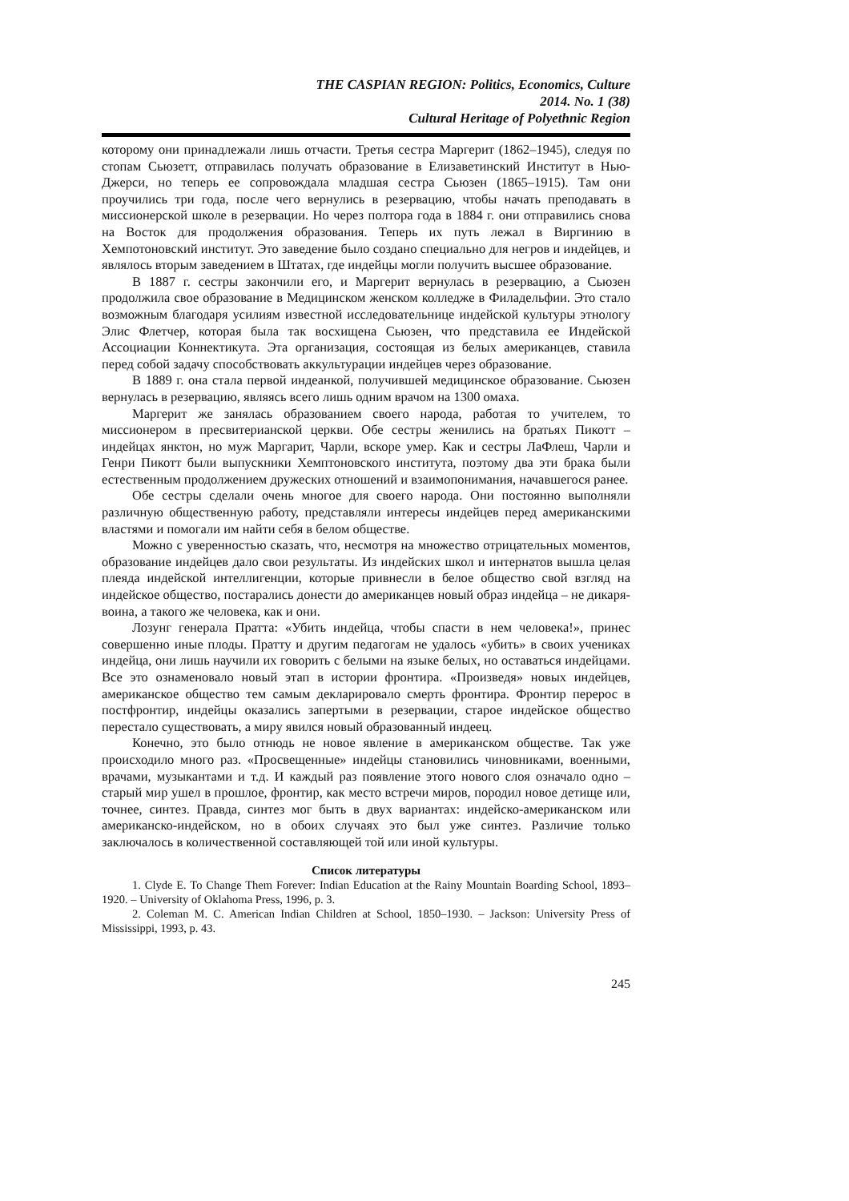THE CASPIAN REGION: Politics, Economics, Culture
2014. No. 1 (38)
Cultural Heritage of Polyethnic Region
которому они принадлежали лишь отчасти. Третья сестра Маргерит (1862–1945), следуя по стопам Сьюзетт, отправилась получать образование в Елизаветинский Институт в Нью-Джерси, но теперь ее сопровождала младшая сестра Сьюзен (1865–1915). Там они проучились три года, после чего вернулись в резервацию, чтобы начать преподавать в миссионерской школе в резервации. Но через полтора года в 1884 г. они отправились снова на Восток для продолжения образования. Теперь их путь лежал в Виргинию в Хемпотоновский институт. Это заведение было создано специально для негров и индейцев, и являлось вторым заведением в Штатах, где индейцы могли получить высшее образование.
В 1887 г. сестры закончили его, и Маргерит вернулась в резервацию, а Сьюзен продолжила свое образование в Медицинском женском колледже в Филадельфии. Это стало возможным благодаря усилиям известной исследовательнице индейской культуры этнологу Элис Флетчер, которая была так восхищена Сьюзен, что представила ее Индейской Ассоциации Коннектикута. Эта организация, состоящая из белых американцев, ставила перед собой задачу способствовать аккультурации индейцев через образование.
В 1889 г. она стала первой индеанкой, получившей медицинское образование. Сьюзен вернулась в резервацию, являясь всего лишь одним врачом на 1300 омаха.
Маргерит же занялась образованием своего народа, работая то учителем, то миссионером в пресвитерианской церкви. Обе сестры женились на братьях Пикотт – индейцах янктон, но муж Маргарит, Чарли, вскоре умер. Как и сестры ЛаФлеш, Чарли и Генри Пикотт были выпускники Хемптоновского института, поэтому два эти брака были естественным продолжением дружеских отношений и взаимопонимания, начавшегося ранее.
Обе сестры сделали очень многое для своего народа. Они постоянно выполняли различную общественную работу, представляли интересы индейцев перед американскими властями и помогали им найти себя в белом обществе.
Можно с уверенностью сказать, что, несмотря на множество отрицательных моментов, образование индейцев дало свои результаты. Из индейских школ и интернатов вышла целая плеяда индейской интеллигенции, которые привнесли в белое общество свой взгляд на индейское общество, постарались донести до американцев новый образ индейца – не дикаря-воина, а такого же человека, как и они.
Лозунг генерала Пратта: «Убить индейца, чтобы спасти в нем человека!», принес совершенно иные плоды. Пратту и другим педагогам не удалось «убить» в своих учениках индейца, они лишь научили их говорить с белыми на языке белых, но оставаться индейцами. Все это ознаменовало новый этап в истории фронтира. «Произведя» новых индейцев, американское общество тем самым декларировало смерть фронтира. Фронтир перерос в постфронтир, индейцы оказались запертыми в резервации, старое индейское общество перестало существовать, а миру явился новый образованный индеец.
Конечно, это было отнюдь не новое явление в американском обществе. Так уже происходило много раз. «Просвещенные» индейцы становились чиновниками, военными, врачами, музыкантами и т.д. И каждый раз появление этого нового слоя означало одно – старый мир ушел в прошлое, фронтир, как место встречи миров, породил новое детище или, точнее, синтез. Правда, синтез мог быть в двух вариантах: индейско-американском или американско-индейском, но в обоих случаях это был уже синтез. Различие только заключалось в количественной составляющей той или иной культуры.
Список литературы
1. Clyde E. To Change Them Forever: Indian Education at the Rainy Mountain Boarding School, 1893–1920. – University of Oklahoma Press, 1996, p. 3.
2. Coleman M. C. American Indian Children at School, 1850–1930. – Jackson: University Press of Mississippi, 1993, p. 43.
245